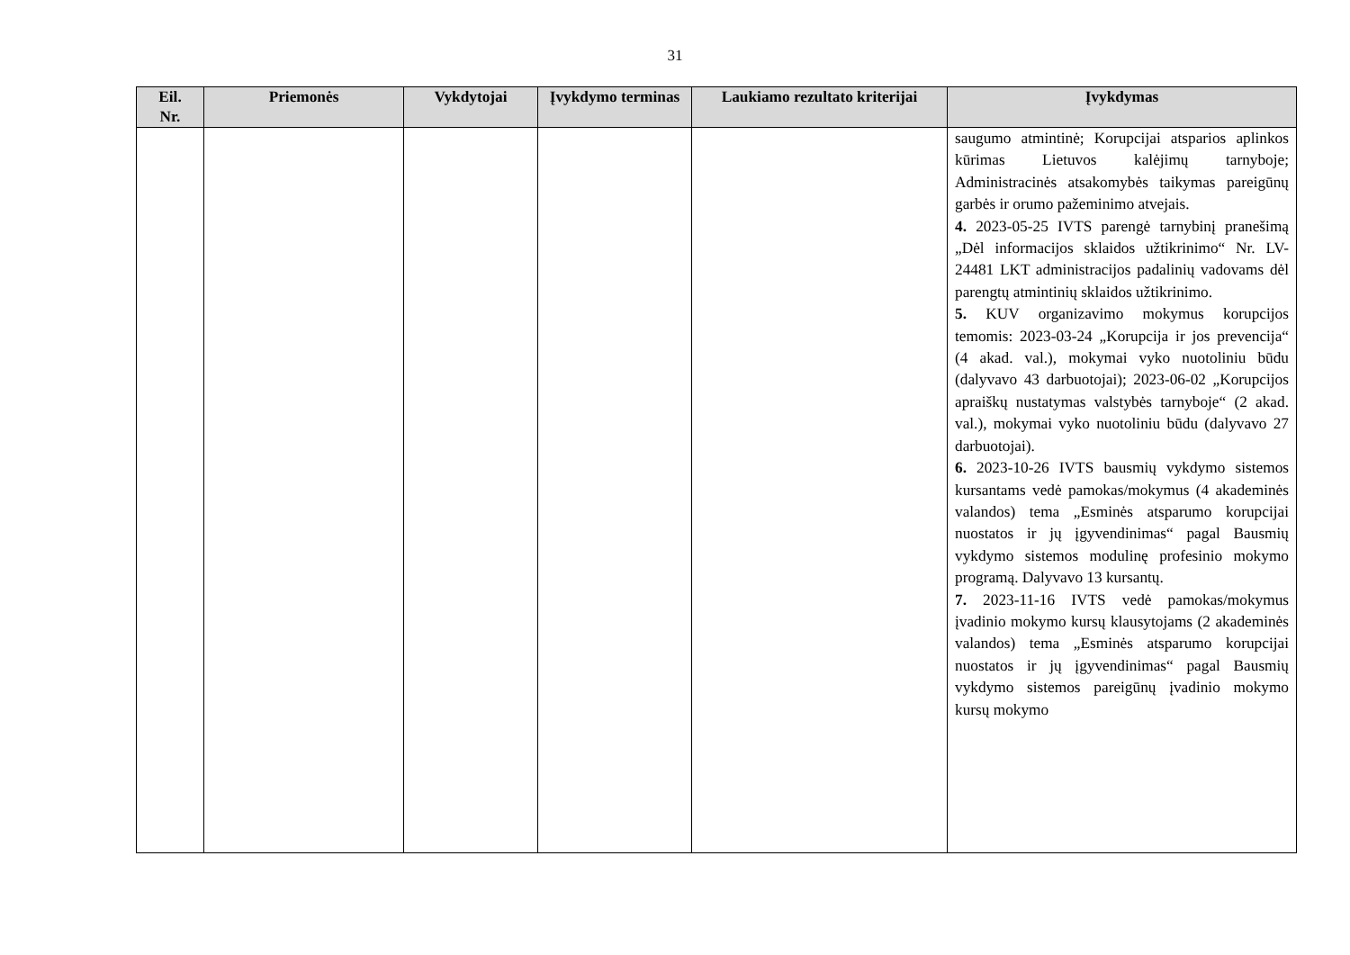31
| Eil. Nr. | Priemonės | Vykdytojai | Įvykdymo terminas | Laukiamo rezultato kriterijai | Įvykdymas |
| --- | --- | --- | --- | --- | --- |
| | | | | | saugumo atmintinė; Korupcijai atsparios aplinkos kūrimas Lietuvos kalėjimų tarnyboje; Administracinės atsakomybės taikymas pareigūnų garbės ir orumo pažeminimo atvejais. 4. 2023-05-25 IVTS parengė tarnybinį pranešimą „Dėl informacijos sklaidos užtikrinimo“ Nr. LV-24481 LKT administracijos padalinių vadovams dėl parengtų atmintinių sklaidos užtikrinimo. 5. KUV organizavimo mokymus korupcijos temomis: 2023-03-24 „Korupcija ir jos prevencija“ (4 akad. val.), mokymai vyko nuotoliniu būdu (dalyvavo 43 darbuotojai); 2023-06-02 „Korupcijos apraiškų nustatymas valstybės tarnyboje“ (2 akad. val.), mokymai vyko nuotoliniu būdu (dalyvavo 27 darbuotojai). 6. 2023-10-26 IVTS bausmių vykdymo sistemos kursantams vedė pamokas/mokymus (4 akademinės valandos) tema „Esminės atsparumo korupcijai nuostatos ir jų įgyvendinimas“ pagal Bausmių vykdymo sistemos modulinę profesinio mokymo programą. Dalyvavo 13 kursantų. 7. 2023-11-16 IVTS vedė pamokas/mokymus įvadinio mokymo kursų klausytojams (2 akademinės valandos) tema „Esminės atsparumo korupcijai nuostatos ir jų įgyvendinimas“ pagal Bausmių vykdymo sistemos pareigūnų įvadinio mokymo kursų mokymo |